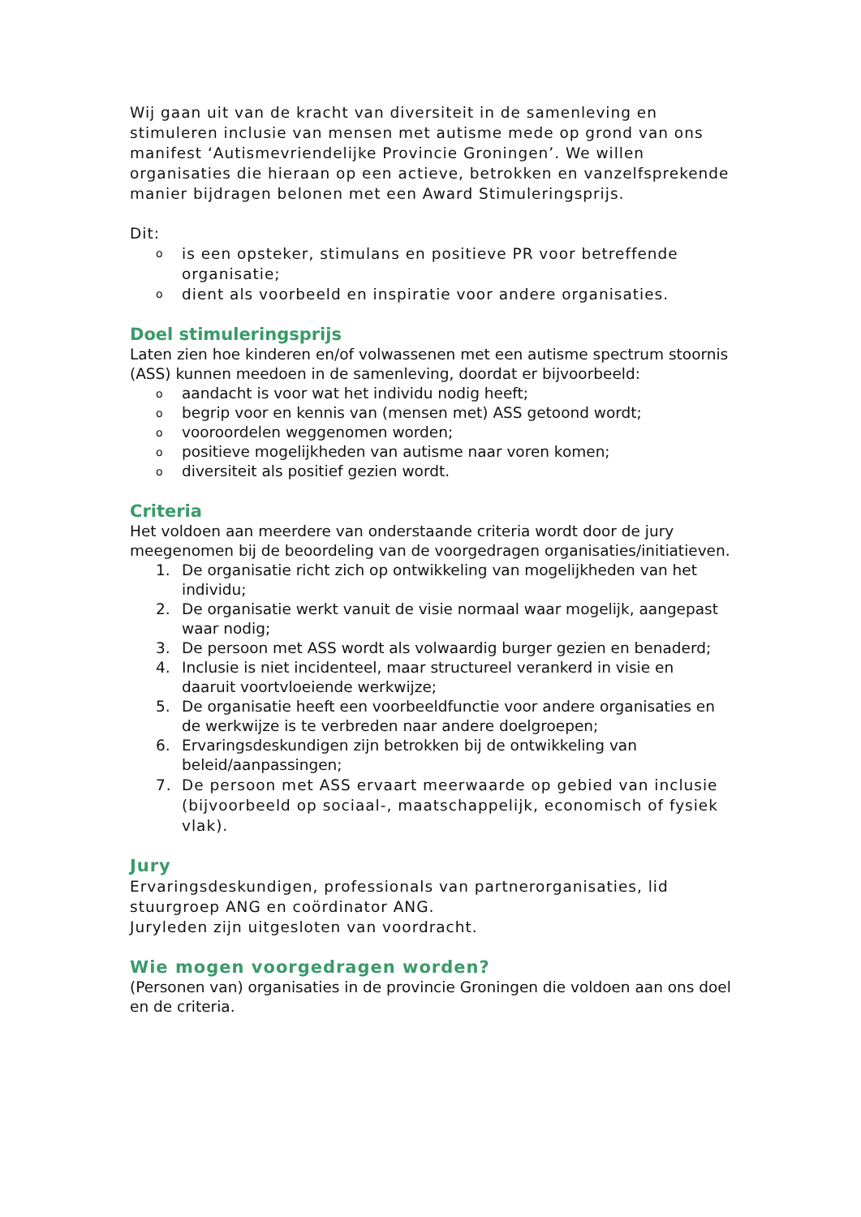Wij gaan uit van de kracht van diversiteit in de samenleving en stimuleren inclusie van mensen met autisme mede op grond van ons manifest ‘Autismevriendelijke Provincie Groningen’. We willen organisaties die hieraan op een actieve, betrokken en vanzelfsprekende manier bijdragen belonen met een Award Stimuleringsprijs.
Dit:
o is een opsteker, stimulans en positieve PR voor betreffende organisatie;
o dient als voorbeeld en inspiratie voor andere organisaties.
Doel stimuleringsprijs
Laten zien hoe kinderen en/of volwassenen met een autisme spectrum stoornis (ASS) kunnen meedoen in de samenleving, doordat er bijvoorbeeld:
o aandacht is voor wat het individu nodig heeft;
o begrip voor en kennis van (mensen met) ASS getoond wordt;
o vooroordelen weggenomen worden;
o positieve mogelijkheden van autisme naar voren komen;
o diversiteit als positief gezien wordt.
Criteria
Het voldoen aan meerdere van onderstaande criteria wordt door de jury meegenomen bij de beoordeling van de voorgedragen organisaties/initiatieven.
1. De organisatie richt zich op ontwikkeling van mogelijkheden van het individu;
2. De organisatie werkt vanuit de visie normaal waar mogelijk, aangepast waar nodig;
3. De persoon met ASS wordt als volwaardig burger gezien en benaderd;
4. Inclusie is niet incidenteel, maar structureel verankerd in visie en daaruit voortvloeiende werkwijze;
5. De organisatie heeft een voorbeeldfunctie voor andere organisaties en de werkwijze is te verbreden naar andere doelgroepen;
6. Ervaringsdeskundigen zijn betrokken bij de ontwikkeling van beleid/aanpassingen;
7. De persoon met ASS ervaart meerwaarde op gebied van inclusie (bijvoorbeeld op sociaal-, maatschappelijk, economisch of fysiek vlak).
Jury
Ervaringsdeskundigen, professionals van partnerorganisaties, lid stuurgroep ANG en coördinator ANG.
Juryleden zijn uitgesloten van voordracht.
Wie mogen voorgedragen worden?
(Personen van) organisaties in de provincie Groningen die voldoen aan ons doel en de criteria.